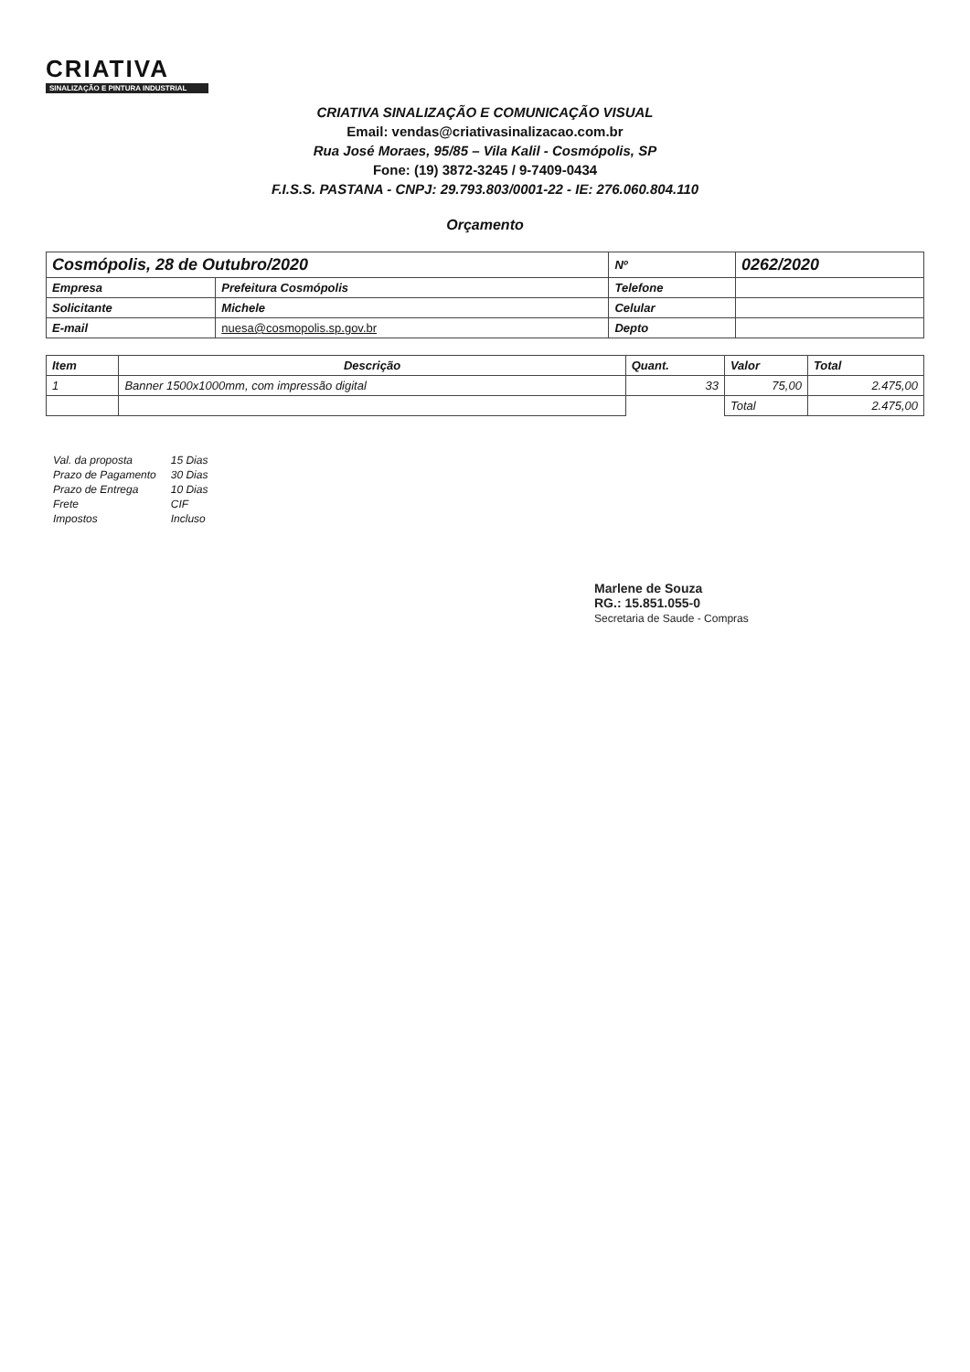CRIATIVA
SINALIZAÇÃO E PINTURA INDUSTRIAL
CRIATIVA SINALIZAÇÃO E COMUNICAÇÃO VISUAL
Email: vendas@criativasinalizacao.com.br
Rua José Moraes, 95/85 – Vila Kalil - Cosmópolis, SP
Fone: (19) 3872-3245 / 9-7409-0434
F.I.S.S. PASTANA - CNPJ: 29.793.803/0001-22 - IE: 276.060.804.110
Orçamento
| Cosmópolis, 28 de Outubro/2020 | | Nº | 0262/2020 |
| Empresa | Prefeitura Cosmópolis | Telefone | |
| Solicitante | Michele | Celular | |
| E-mail | nuesa@cosmopolis.sp.gov.br | Depto | |
| Item | Descrição | Quant. | Valor | Total |
| --- | --- | --- | --- | --- |
| 1 | Banner 1500x1000mm, com impressão digital | 33 | 75,00 | 2.475,00 |
| | | | Total | 2.475,00 |
| Val. da proposta | 15 Dias |
| Prazo de Pagamento | 30 Dias |
| Prazo de Entrega | 10 Dias |
| Frete | CIF |
| Impostos | Incluso |
Marlene de Souza
RG.: 15.851.055-0
Secretaria de Saude - Compras